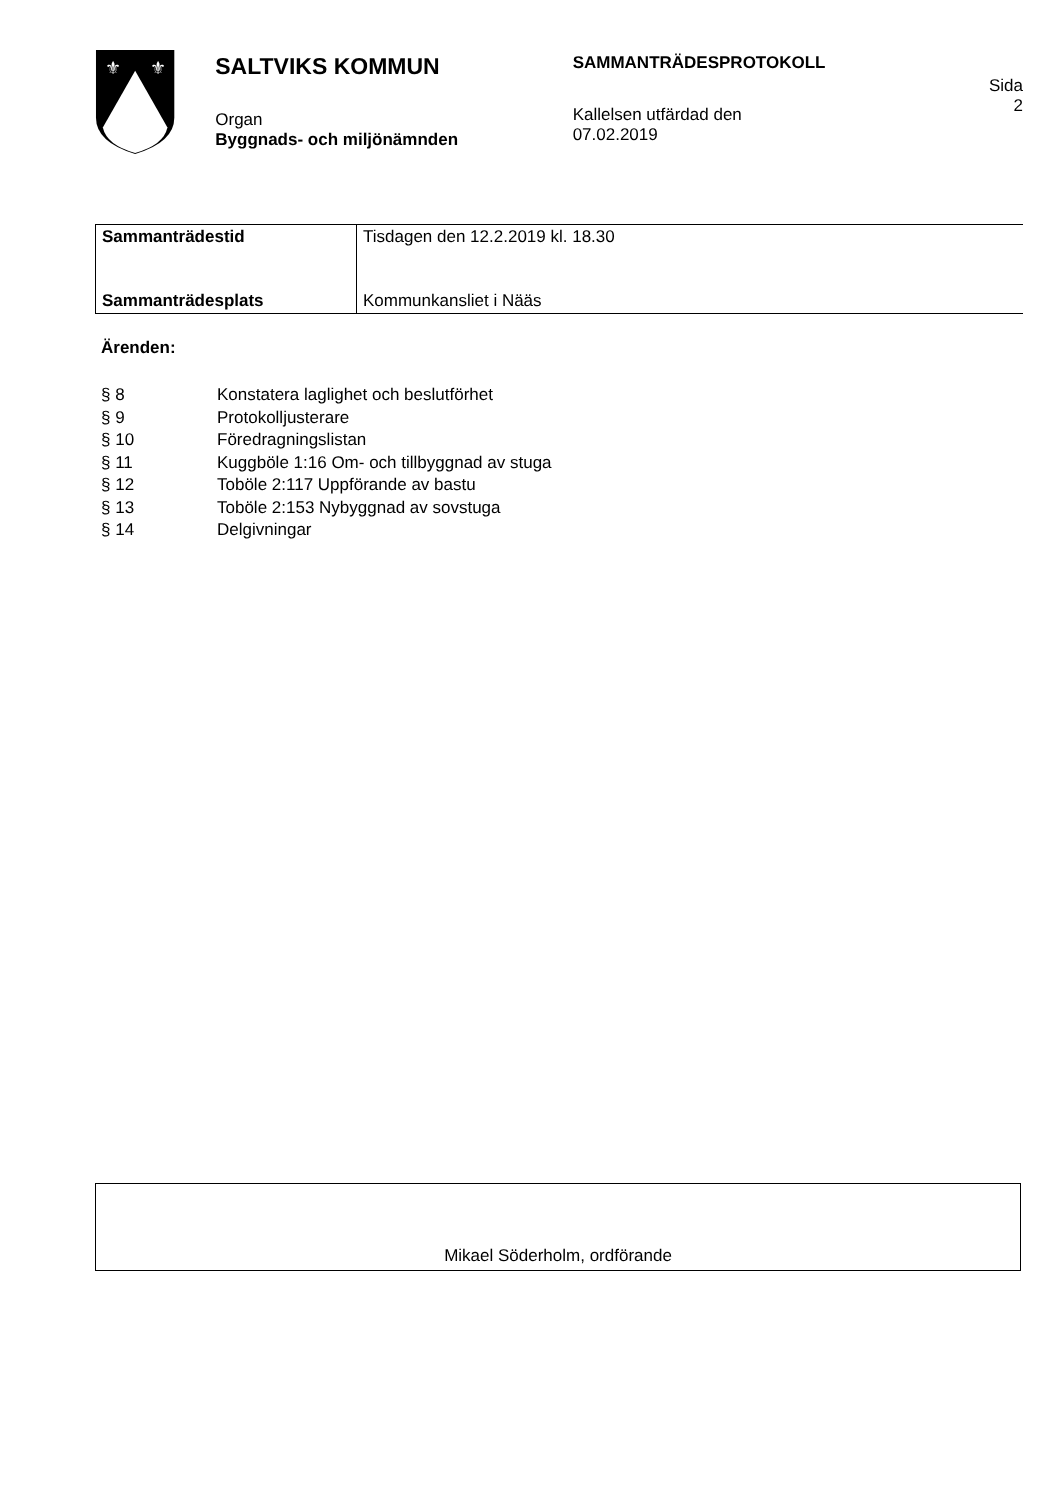⚜
⚜
SALTVIKS KOMMUN
Organ
Byggnads- och miljönämnden
SAMMANTRÄDESPROTOKOLL
Kallelsen utfärdad den
07.02.2019
Sida
2
| Sammanträdestid | Tisdagen den 12.2.2019 kl. 18.30 |
| Sammanträdesplats | Kommunkansliet i Nääs |
Ärenden:
| § 8 | Konstatera laglighet och beslutförhet |
| § 9 | Protokolljusterare |
| § 10 | Föredragningslistan |
| § 11 | Kuggböle 1:16 Om- och tillbyggnad av stuga |
| § 12 | Toböle 2:117 Uppförande av bastu |
| § 13 | Toböle 2:153 Nybyggnad av sovstuga |
| § 14 | Delgivningar |
Mikael Söderholm, ordförande